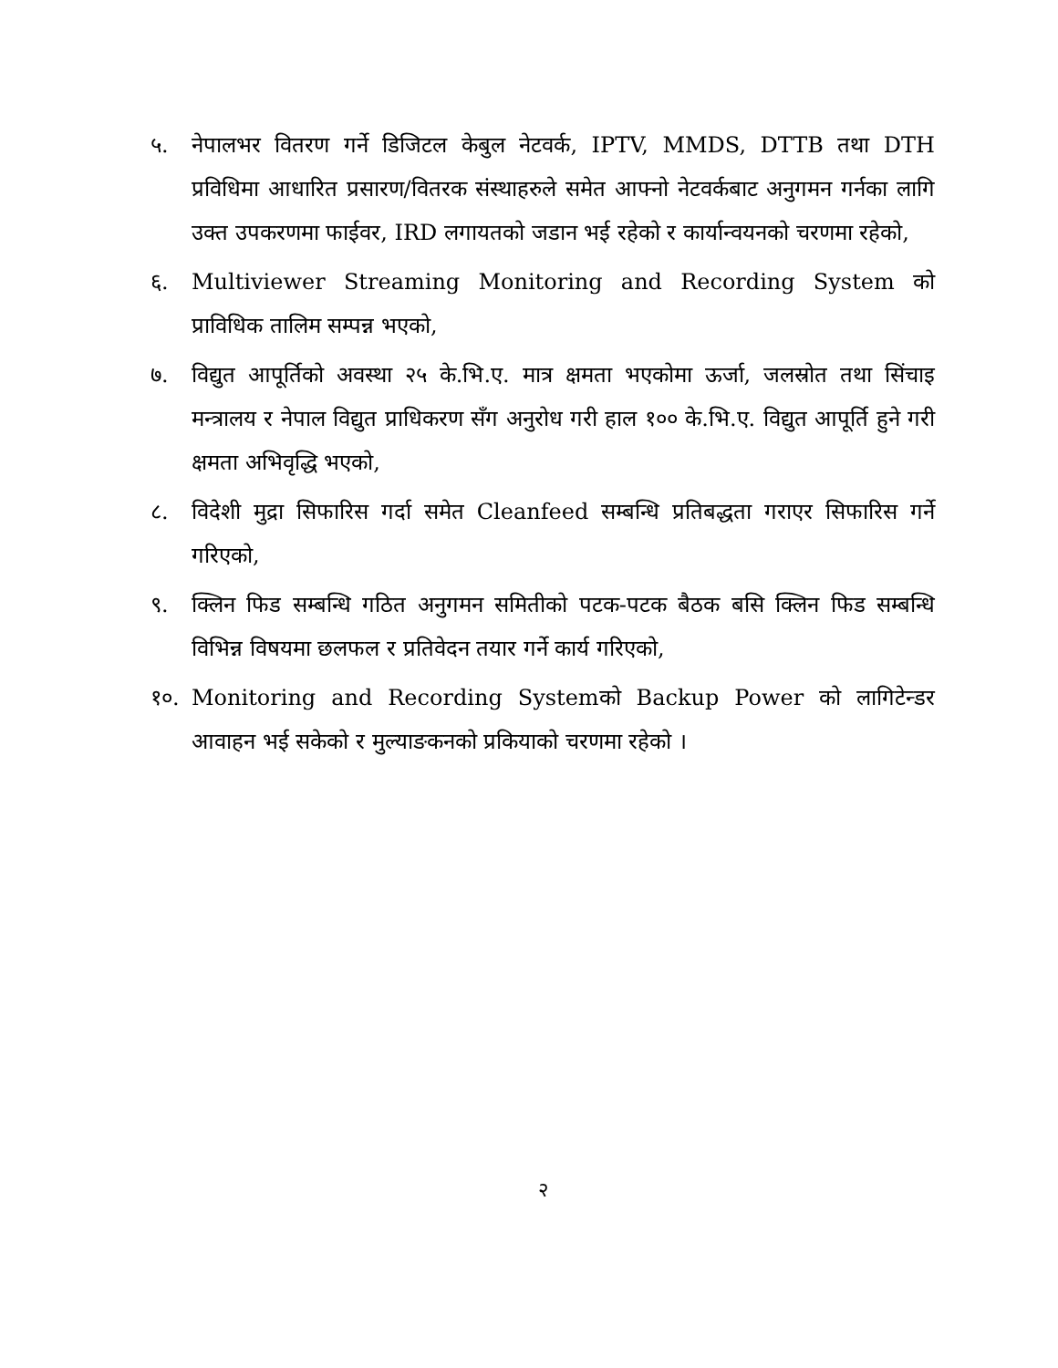५. नेपालभर वितरण गर्ने डिजिटल केबुल नेटवर्क, IPTV, MMDS, DTTB तथा DTH प्रविधिमा आधारित प्रसारण/वितरक संस्थाहरुले समेत आफ्नो नेटवर्कबाट अनुगमन गर्नका लागि उक्त उपकरणमा फाईवर, IRD लगायतको जडान भई रहेको र कार्यान्वयनको चरणमा रहेको,
६. Multiviewer Streaming Monitoring and Recording System को प्राविधिक तालिम सम्पन्न भएको,
७. विद्युत आपूर्तिको अवस्था २५ के.भि.ए. मात्र क्षमता भएकोमा ऊर्जा, जलस्रोत तथा सिंचाइ मन्त्रालय र नेपाल विद्युत प्राधिकरण सँग अनुरोध गरी हाल १०० के.भि.ए. विद्युत आपूर्ति हुने गरी क्षमता अभिवृद्धि भएको,
८. विदेशी मुद्रा सिफारिस गर्दा समेत Cleanfeed सम्बन्धि प्रतिबद्धता गराएर सिफारिस गर्ने गरिएको,
९. क्लिन फिड सम्बन्धि गठित अनुगमन समितीको पटक-पटक बैठक बसि क्लिन फिड सम्बन्धि विभिन्न विषयमा छलफल र प्रतिवेदन तयार गर्ने कार्य गरिएको,
१०. Monitoring and Recording Systemको Backup Power को लागिटेन्डर आवाहन भई सकेको र मुल्याङकनको प्रकियाको चरणमा रहेको ।
२